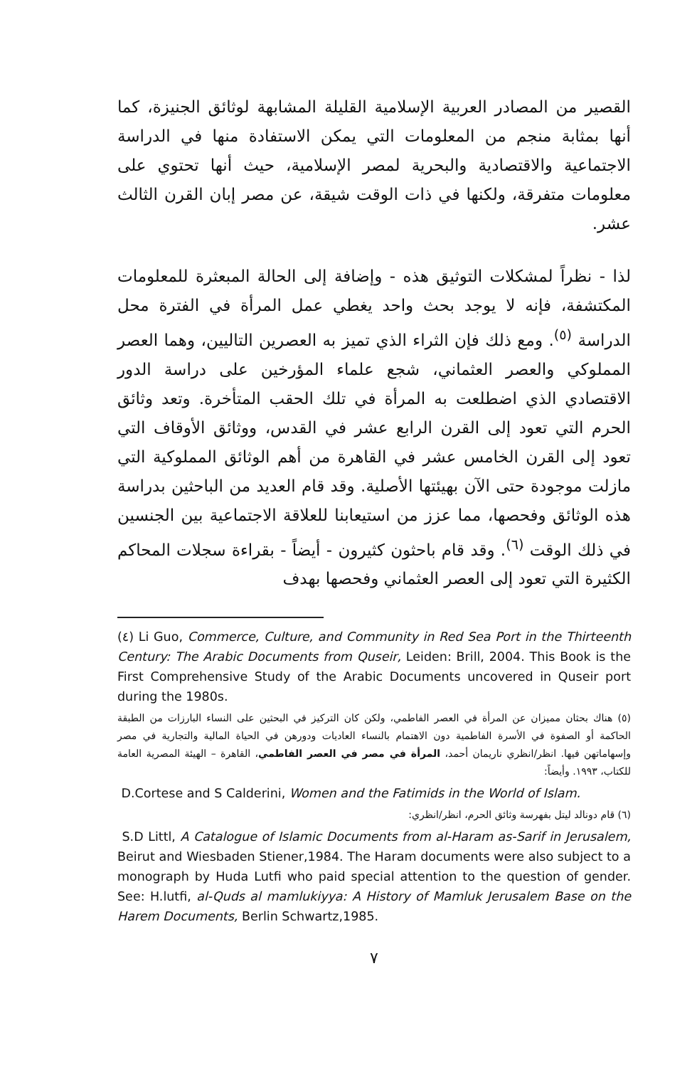القصير من المصادر العربية الإسلامية القليلة المشابهة لوثائق الجنيزة، كما أنها بمثابة منجم من المعلومات التي يمكن الاستفادة منها في الدراسة الاجتماعية والاقتصادية والبحرية لمصر الإسلامية، حيث أنها تحتوي على معلومات متفرقة، ولكنها في ذات الوقت شيقة، عن مصر إبان القرن الثالث عشر.
لذا - نظراً لمشكلات التوثيق هذه - وإضافة إلى الحالة المبعثرة للمعلومات المكتشفة، فإنه لا يوجد بحث واحد يغطي عمل المرأة في الفترة محل الدراسة <sup>(٥)</sup>. ومع ذلك فإن الثراء الذي تميز به العصرين التاليين، وهما العصر المملوكي والعصر العثماني، شجع علماء المؤرخين على دراسة الدور الاقتصادي الذي اضطلعت به المرأة في تلك الحقب المتأخرة. وتعد وثائق الحرم التي تعود إلى القرن الرابع عشر في القدس، ووثائق الأوقاف التي تعود إلى القرن الخامس عشر في القاهرة من أهم الوثائق المملوكية التي مازلت موجودة حتى الآن بهيئتها الأصلية. وقد قام العديد من الباحثين بدراسة هذه الوثائق وفحصها، مما عزز من استيعابنا للعلاقة الاجتماعية بين الجنسين في ذلك الوقت <sup>(٦)</sup>. وقد قام باحثون كثيرون - أيضاً - بقراءة سجلات المحاكم الكثيرة التي تعود إلى العصر العثماني وفحصها بهدف
(٤) Li Guo, Commerce, Culture, and Community in Red Sea Port in the Thirteenth Century: The Arabic Documents from Quseir, Leiden: Brill, 2004. This Book is the First Comprehensive Study of the Arabic Documents uncovered in Quseir port during the 1980s.
(٥) هناك بحثان مميزان عن المرأة في العصر الفاطمي، ولكن كان التركيز في البحثين على النساء البارزات من الطبقة الحاكمة أو الصفوة في الأسرة الفاطمية دون الاهتمام بالنساء العاديات ودورهن في الحياة المالية والتجارية في مصر وإسهاماتهن فيها. انظر/انظري ناريمان أحمد، المرأة في مصر في العصر الفاطمي، القاهرة – الهيئة المصرية العامة للكتاب، ١٩٩٣. وأيضاً:
D.Cortese and S Calderini, Women and the Fatimids in the World of Islam.
(٦) قام دونالد ليتل بفهرسة وثائق الحرم، انظر/انظري:
S.D Littl, A Catalogue of Islamic Documents from al-Haram as-Sarif in Jerusalem, Beirut and Wiesbaden Stiener,1984. The Haram documents were also subject to a monograph by Huda Lutfi who paid special attention to the question of gender. See: H.lutfi, al-Quds al mamlukiyya: A History of Mamluk Jerusalem Base on the Harem Documents, Berlin Schwartz,1985.
٧